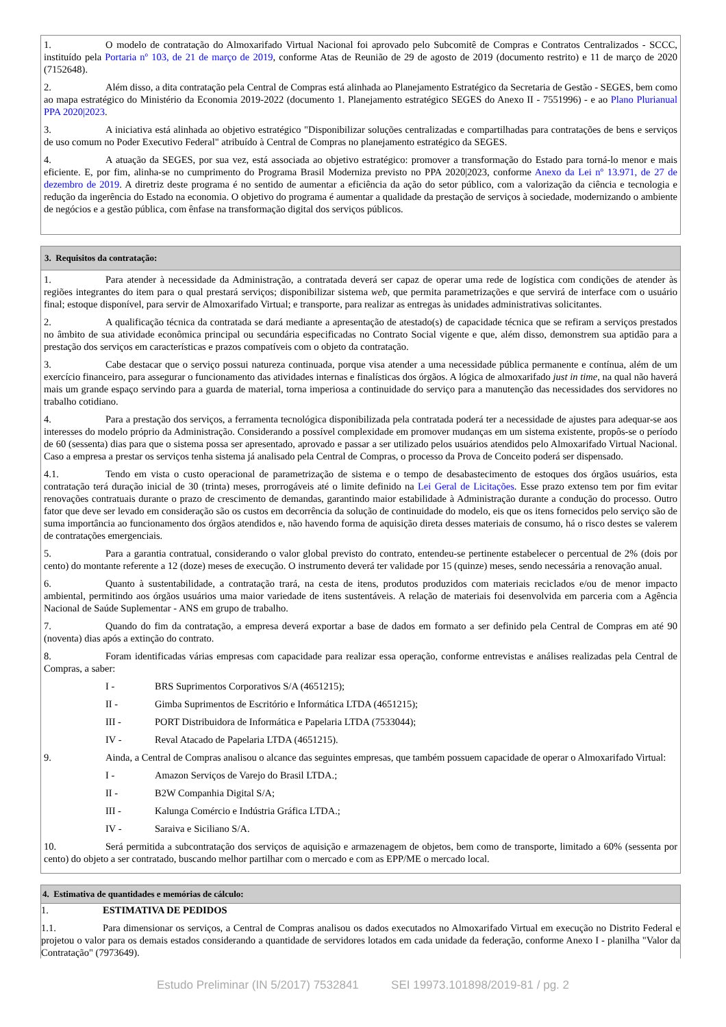1. O modelo de contratação do Almoxarifado Virtual Nacional foi aprovado pelo Subcomitê de Compras e Contratos Centralizados - SCCC, instituído pela Portaria nº 103, de 21 de março de 2019, conforme Atas de Reunião de 29 de agosto de 2019 (documento restrito) e 11 de março de 2020 (7152648).
2. Além disso, a dita contratação pela Central de Compras está alinhada ao Planejamento Estratégico da Secretaria de Gestão - SEGES, bem como ao mapa estratégico do Ministério da Economia 2019-2022 (documento 1. Planejamento estratégico SEGES do Anexo II - 7551996) - e ao Plano Plurianual PPA 2020|2023.
3. A iniciativa está alinhada ao objetivo estratégico "Disponibilizar soluções centralizadas e compartilhadas para contratações de bens e serviços de uso comum no Poder Executivo Federal" atribuído à Central de Compras no planejamento estratégico da SEGES.
4. A atuação da SEGES, por sua vez, está associada ao objetivo estratégico: promover a transformação do Estado para torná-lo menor e mais eficiente. E, por fim, alinha-se no cumprimento do Programa Brasil Moderniza previsto no PPA 2020|2023, conforme Anexo da Lei nº 13.971, de 27 de dezembro de 2019. A diretriz deste programa é no sentido de aumentar a eficiência da ação do setor público, com a valorização da ciência e tecnologia e redução da ingerência do Estado na economia. O objetivo do programa é aumentar a qualidade da prestação de serviços à sociedade, modernizando o ambiente de negócios e a gestão pública, com ênfase na transformação digital dos serviços públicos.
3. Requisitos da contratação:
1. Para atender à necessidade da Administração, a contratada deverá ser capaz de operar uma rede de logística com condições de atender às regiões integrantes do item para o qual prestará serviços; disponibilizar sistema web, que permita parametrizações e que servirá de interface com o usuário final; estoque disponível, para servir de Almoxarifado Virtual; e transporte, para realizar as entregas às unidades administrativas solicitantes.
2. A qualificação técnica da contratada se dará mediante a apresentação de atestado(s) de capacidade técnica que se refiram a serviços prestados no âmbito de sua atividade econômica principal ou secundária especificadas no Contrato Social vigente e que, além disso, demonstrem sua aptidão para a prestação dos serviços em características e prazos compatíveis com o objeto da contratação.
3. Cabe destacar que o serviço possui natureza continuada, porque visa atender a uma necessidade pública permanente e contínua, além de um exercício financeiro, para assegurar o funcionamento das atividades internas e finalísticas dos órgãos. A lógica de almoxarifado just in time, na qual não haverá mais um grande espaço servindo para a guarda de material, torna imperiosa a continuidade do serviço para a manutenção das necessidades dos servidores no trabalho cotidiano.
4. Para a prestação dos serviços, a ferramenta tecnológica disponibilizada pela contratada poderá ter a necessidade de ajustes para adequar-se aos interesses do modelo próprio da Administração. Considerando a possível complexidade em promover mudanças em um sistema existente, propôs-se o período de 60 (sessenta) dias para que o sistema possa ser apresentado, aprovado e passar a ser utilizado pelos usuários atendidos pelo Almoxarifado Virtual Nacional. Caso a empresa a prestar os serviços tenha sistema já analisado pela Central de Compras, o processo da Prova de Conceito poderá ser dispensado.
4.1. Tendo em vista o custo operacional de parametrização de sistema e o tempo de desabastecimento de estoques dos órgãos usuários, esta contratação terá duração inicial de 30 (trinta) meses, prorrogáveis até o limite definido na Lei Geral de Licitações. Esse prazo extenso tem por fim evitar renovações contratuais durante o prazo de crescimento de demandas, garantindo maior estabilidade à Administração durante a condução do processo. Outro fator que deve ser levado em consideração são os custos em decorrência da solução de continuidade do modelo, eis que os itens fornecidos pelo serviço são de suma importância ao funcionamento dos órgãos atendidos e, não havendo forma de aquisição direta desses materiais de consumo, há o risco destes se valerem de contratações emergenciais.
5. Para a garantia contratual, considerando o valor global previsto do contrato, entendeu-se pertinente estabelecer o percentual de 2% (dois por cento) do montante referente a 12 (doze) meses de execução. O instrumento deverá ter validade por 15 (quinze) meses, sendo necessária a renovação anual.
6. Quanto à sustentabilidade, a contratação trará, na cesta de itens, produtos produzidos com materiais reciclados e/ou de menor impacto ambiental, permitindo aos órgãos usuários uma maior variedade de itens sustentáveis. A relação de materiais foi desenvolvida em parceria com a Agência Nacional de Saúde Suplementar - ANS em grupo de trabalho.
7. Quando do fim da contratação, a empresa deverá exportar a base de dados em formato a ser definido pela Central de Compras em até 90 (noventa) dias após a extinção do contrato.
8. Foram identificadas várias empresas com capacidade para realizar essa operação, conforme entrevistas e análises realizadas pela Central de Compras, a saber:
I - BRS Suprimentos Corporativos S/A (4651215);
II - Gimba Suprimentos de Escritório e Informática LTDA (4651215);
III - PORT Distribuidora de Informática e Papelaria LTDA (7533044);
IV - Reval Atacado de Papelaria LTDA (4651215).
9. Ainda, a Central de Compras analisou o alcance das seguintes empresas, que também possuem capacidade de operar o Almoxarifado Virtual:
I - Amazon Serviços de Varejo do Brasil LTDA.;
II - B2W Companhia Digital S/A;
III - Kalunga Comércio e Indústria Gráfica LTDA.;
IV - Saraiva e Siciliano S/A.
10. Será permitida a subcontratação dos serviços de aquisição e armazenagem de objetos, bem como de transporte, limitado a 60% (sessenta por cento) do objeto a ser contratado, buscando melhor partilhar com o mercado e com as EPP/ME o mercado local.
4. Estimativa de quantidades e memórias de cálculo:
1. ESTIMATIVA DE PEDIDOS
1.1. Para dimensionar os serviços, a Central de Compras analisou os dados executados no Almoxarifado Virtual em execução no Distrito Federal e projetou o valor para os demais estados considerando a quantidade de servidores lotados em cada unidade da federação, conforme Anexo I - planilha "Valor da Contratação" (7973649).
Estudo Preliminar (IN 5/2017) 7532841 SEI 19973.101898/2019-81 / pg. 2